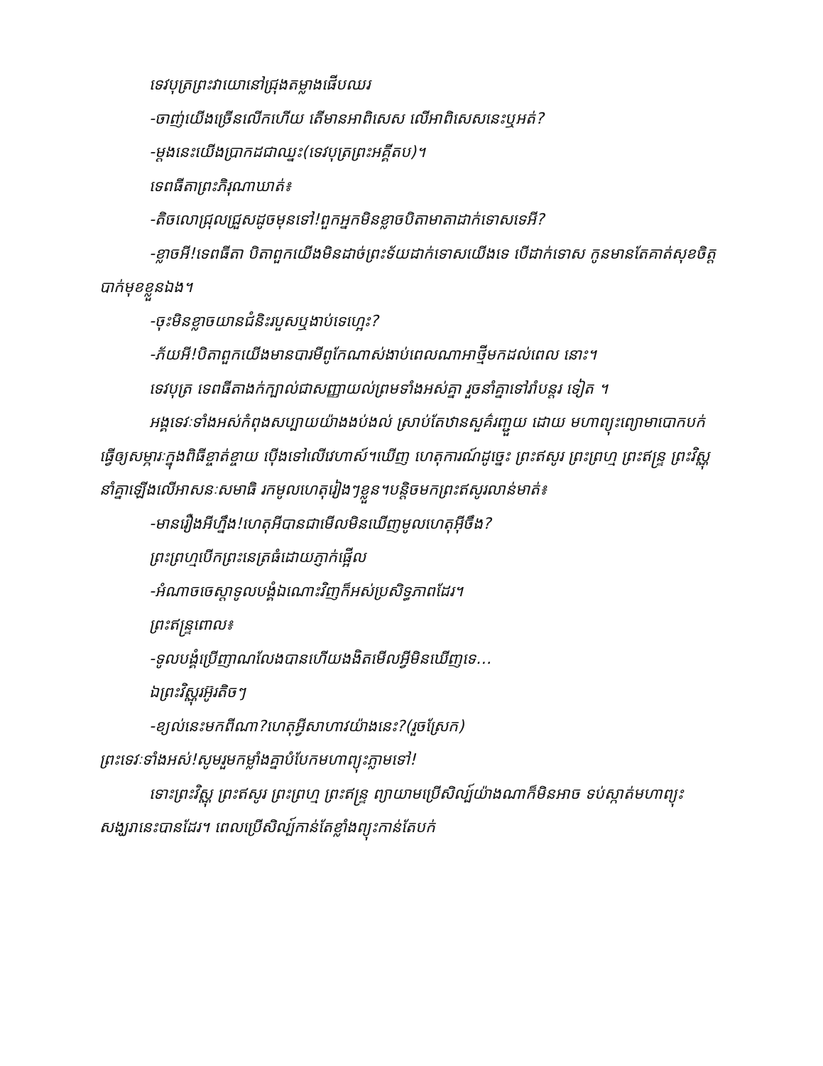ទេវបុត្រព្រះវាយោនៅជ្រុងតម្លាងផើបឈរ
-ចាញ់យើងច្រើនលើកហើយ តើមានអាពិសេស លើអាពិសេសនេះឬអត់?
-ម្តងនេះយើងប្រាកដជាឈ្នះ(ទេវបុត្រព្រះអគ្គីតប)។
ទេពធីតាព្រះភិរុណាឃាត់៖
-តិចលោជ្រុលជ្រួសដូចមុនទៅ!ពួកអ្នកមិនខ្លាចបិតាមាតាដាក់ទោសទេអី?
-ខ្លាចអី!ទេពធីតា បិតាពួកយើងមិនដាច់ព្រះទ័យដាក់ទោសយើងទេ បើដាក់ទោស កូនមានតែគាត់សុខចិត្តបាក់មុខខ្លួនឯង។
-ចុះមិនខ្លាចយានជំនិះរបួសឬងាប់ទេហ្អេះ?
-ភ័យអី!បិតាពួកយើងមានបារមីពូកែណាស់ងាប់ពេលណាអាថ្មីមកដល់ពេល នោះ។
ទេវបុត្រ ទេពធីតាងក់ក្បាល់ជាសញ្ញាយល់ព្រមទាំងអស់គ្នា រួចនាំគ្នាទៅរាំបន្តរ ទៀត ។
អង្គទេវៈទាំងអស់កំពុងសប្បាយយ៉ាងងប់ងល់ ស្រាប់តែឋានសួគ៌រញ្ជួយ ដោយ មហាព្យុះព្យោមាបោកបក់ ធ្វើឲ្យសម្ភារៈក្នុងពិធីខ្ចាត់ខ្ចាយ ប៉ើងទៅលើវេហាស៍។ឃើញ ហេតុការណ៍ដូច្នេះ ព្រះឥសូរ ព្រះព្រហ្ម ព្រះឥន្រ្ទ ព្រះវិស្ណុ នាំគ្នាឡើងលើអាសនៈសមាធិ រកមូលហេតុរៀងៗខ្លួន។បន្តិចមកព្រះឥសូរលាន់មាត់៖
-មានរឿងអីហ្នឹង!ហេតុអីបានជាមើលមិនឃើញមូលហេតុអ៊ីចឹង?
ព្រះព្រហ្មបើកព្រះនេត្រធំដោយភ្ញាក់ផ្អើល
-អំណាចចេស្តាទូលបង្គំឯណោះវិញក៏អស់ប្រសិទ្ធភាពដែរ។
ព្រះឥន្រ្ទពោល៖
-ទូលបង្គំប្រើញាណលែងបានហើយងងិតមើលអ្វីមិនឃើញទេ…
ឯព្រះវិស្ណុរអ៊ូរតិចៗ
-ខ្យល់នេះមកពីណា?ហេតុអ្វីសាហាវយ៉ាងនេះ?(រួចស្រែក)
ព្រះទេវៈទាំងអស់!សូមរួមកម្លាំងគ្នាបំបែកមហាព្យុះភ្លាមទៅ!
ទោះព្រះវិស្ណុ ព្រះឥសូរ ព្រះព្រហ្ម ព្រះឥន្រ្ទ ព្យាយាមប្រើសិល្ប៍យ៉ាងណាក៏មិនអាច ទប់ស្កាត់មហាព្យុះសង្ឃរានេះបានដែរ។ ពេលប្រើសិល្ប៍កាន់តែខ្លាំងព្យុះកាន់តែបក់